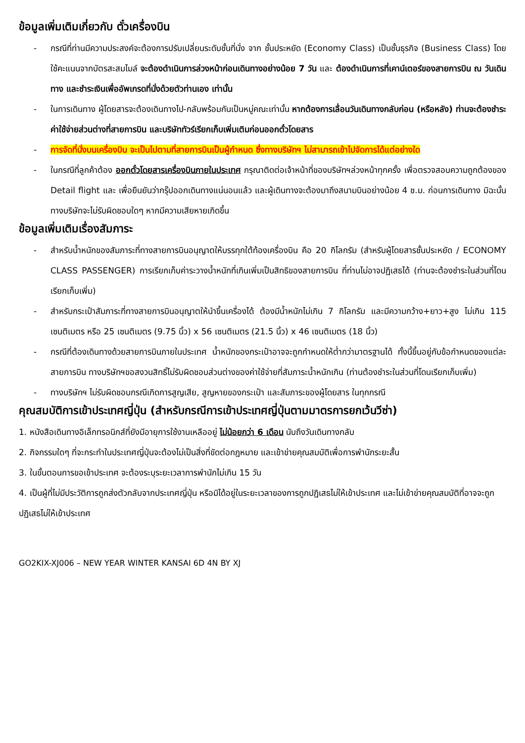ข้อมูลเพิ่มเติมเกี่ยวกับ ตั๋วเครื่องบิน
- กรณีที่ท่านมีความประสงค์จะต้องการปรับเปลี่ยนระดับชั้นที่นั่ง จาก ชั้นประหยัด (Economy Class) เป็นชั้นธุรกิจ (Business Class) โดยใช้คะแนนจากบัตรสะสมไมล์ จะต้องดำเนินการล่วงหน้าก่อนเดินทางอย่างน้อย 7 วัน และ ต้องดำเนินการที่เคาน์เตอร์ของสายการบิน ณ วันเดินทาง และชำระเงินเพื่ออัพเกรดที่นั่งด้วยตัวท่านเอง เท่านั้น
- ในการเดินทาง ผู้โดยสารจะต้องเดินทางไป-กลับพร้อมกันเป็นหมู่คณะเท่านั้น หากต้องการเลื่อนวันเดินทางกลับก่อน (หรือหลัง) ท่านจะต้องชำระค่าใช้จ่ายส่วนต่างที่สายการบิน และบริษัททัวร์เรียกเก็บเพิ่มเติมก่อนออกตั๋วโดยสาร
- การจัดที่นั่งบนเครื่องบิน จะเป็นไปตามที่สายการบินเป็นผู้กำหนด ซึ่งทางบริษัทฯ ไม่สามารถเข้าไปจัดการได้แต่อย่างใด
- ในกรณีที่ลูกค้าต้อง ออกตั๋วโดยสารเครื่องบินภายในประเทศ กรุณาติดต่อเจ้าหน้าที่ของบริษัทฯล่วงหน้าทุกครั้ง เพื่อตรวจสอบความถูกต้องของ Detail flight และ เพื่อยืนยันว่ากรุ๊ปออกเดินทางแน่นอนแล้ว และผู้เดินทางจะต้องมาถึงสนามบินอย่างน้อย 4 ช.ม. ก่อนการเดินทาง มิฉะนั้นทางบริษัทจะไม่รับผิดชอบใดๆ หากมีความเสียหายเกิดขึ้น
ข้อมูลเพิ่มเติมเรื่องสัมภาระ
- สำหรับน้ำหนักของสัมภาระที่ทางสายการบินอนุญาตให้บรรทุกใต้ท้องเครื่องบิน คือ 20 กิโลกรัม (สำหรับผู้โดยสารชั้นประหยัด / ECONOMY CLASS PASSENGER) การเรียกเก็บค่าระวางน้ำหนักที่เกินเพิ่มเป็นสิทธิของสายการบิน ที่ท่านไม่อาจปฏิเสธได้ (ท่านจะต้องชำระในส่วนที่โดนเรียกเก็บเพิ่ม)
- สำหรับกระเป๋าสัมภาระที่ทางสายการบินอนุญาตให้นำขึ้นเครื่องได้ ต้องมีน้ำหนักไม่เกิน 7 กิโลกรัม และมีความกว้าง+ยาว+สูง ไม่เกิน 115 เซนติเมตร หรือ 25 เซนติเมตร (9.75 นิ้ว) x 56 เซนติเมตร (21.5 นิ้ว) x 46 เซนติเมตร (18 นิ้ว)
- กรณีที่ต้องเดินทางด้วยสายการบินภายในประเทศ น้ำหนักของกระเป๋าอาจจะถูกกำหนดให้ต่ำกว่ามาตรฐานได้ ทั้งนี้ขึ้นอยู่กับข้อกำหนดของแต่ละสายการบิน ทางบริษัทฯขอสงวนสิทธิ์ไม่รับผิดชอบส่วนต่างของค่าใช้จ่ายที่สัมภาระน้ำหนักเกิน (ท่านต้องชำระในส่วนที่โดนเรียกเก็บเพิ่ม)
- ทางบริษัทฯ ไม่รับผิดชอบกรณีเกิดการสูญเสีย, สูญหายของกระเป๋า และสัมภาระของผู้โดยสาร ในทุกกรณี
คุณสมบัติการเข้าประเทศญี่ปุ่น (สำหรับกรณีการเข้าประเทศญี่ปุ่นตามมาตรการยกเว้นวีซ่า)
1. หนังสือเดินทางอิเล็กทรอนิกส์ที่ยังมีอายุการใช้งานเหลืออยู่ ไม่น้อยกว่า 6 เดือน นับถึงวันเดินทางกลับ
2. กิจกรรมใดๆ ที่จะกระทำในประเทศญี่ปุ่นจะต้องไม่เป็นสิ่งที่ขัดต่อกฎหมาย และเข้าข่ายคุณสมบัติเพื่อการพำนักระยะสั้น
3. ในขั้นตอนการขอเข้าประเทศ จะต้องระบุระยะเวลาการพำนักไม่เกิน 15 วัน
4. เป็นผู้ที่ไม่มีประวัติการถูกส่งตัวกลับจากประเทศญี่ปุ่น หรือมิได้อยู่ในระยะเวลาของการถูกปฏิเสธไม่ให้เข้าประเทศ และไม่เข้าข่ายคุณสมบัติที่อาจจะถูกปฏิเสธไม่ให้เข้าประเทศ
GO2KIX-XJ006 – NEW YEAR WINTER KANSAI 6D 4N BY XJ